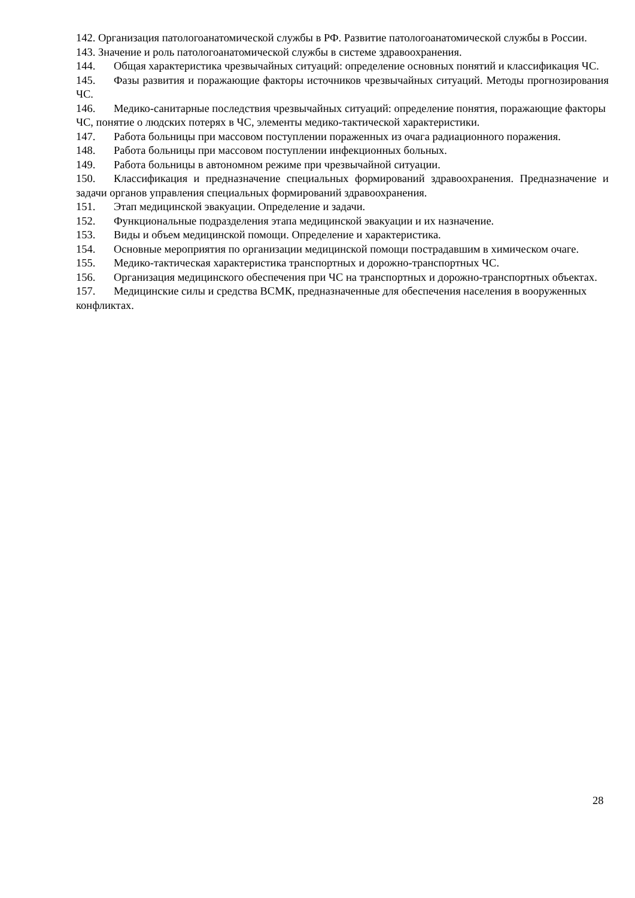142. Организация патологоанатомической службы в РФ. Развитие патологоанатомической службы в России.
143. Значение и роль патологоанатомической службы в системе здравоохранения.
144. Общая характеристика чрезвычайных ситуаций: определение основных понятий и классификация ЧС.
145. Фазы развития и поражающие факторы источников чрезвычайных ситуаций. Методы прогнозирования ЧС.
146. Медико-санитарные последствия чрезвычайных ситуаций: определение понятия, поражающие факторы ЧС, понятие о людских потерях в ЧС, элементы медико-тактической характеристики.
147. Работа больницы при массовом поступлении пораженных из очага радиационного поражения.
148. Работа больницы при массовом поступлении инфекционных больных.
149. Работа больницы в автономном режиме при чрезвычайной ситуации.
150. Классификация и предназначение специальных формирований здравоохранения. Предназначение и задачи органов управления специальных формирований здравоохранения.
151. Этап медицинской эвакуации. Определение и задачи.
152. Функциональные подразделения этапа медицинской эвакуации и их назначение.
153. Виды и объем медицинской помощи. Определение и характеристика.
154. Основные мероприятия по организации медицинской помощи пострадавшим в химическом очаге.
155. Медико-тактическая характеристика транспортных и дорожно-транспортных ЧС.
156. Организация медицинского обеспечения при ЧС на транспортных и дорожно-транспортных объектах.
157. Медицинские силы и средства ВСМК, предназначенные для обеспечения населения в вооруженных конфликтах.
28